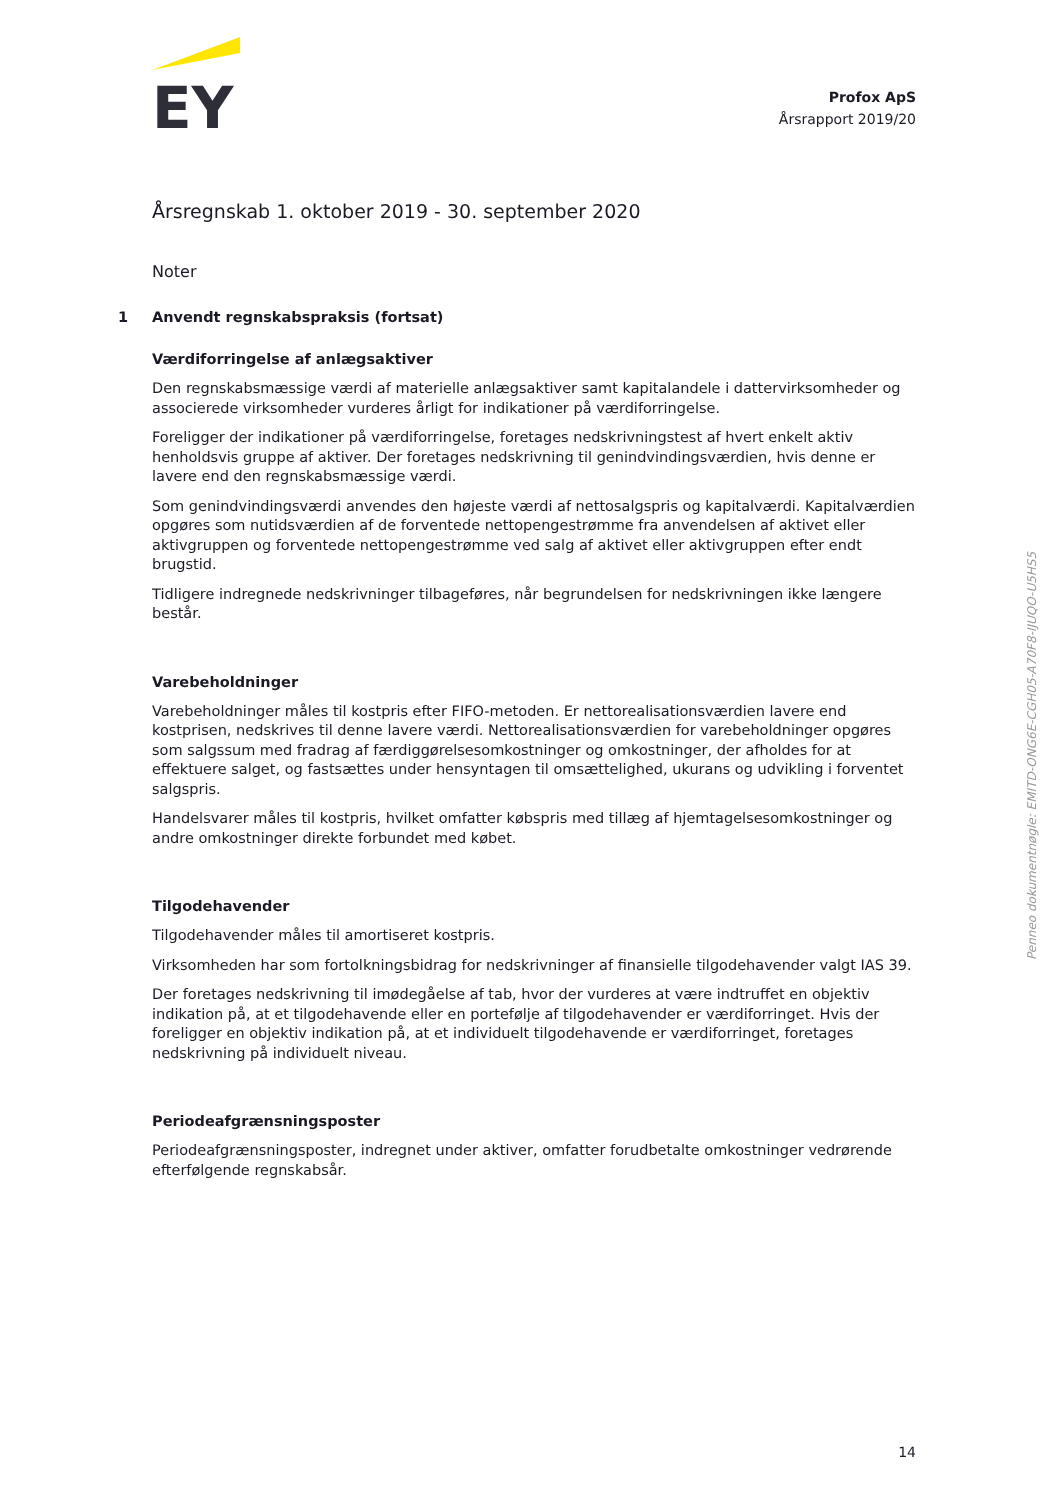EY
Profox ApS
Årsrapport 2019/20
Årsregnskab 1. oktober 2019 - 30. september 2020
Noter
1 Anvendt regnskabspraksis (fortsat)
Værdiforringelse af anlægsaktiver
Den regnskabsmæssige værdi af materielle anlægsaktiver samt kapitalandele i dattervirksomheder og associerede virksomheder vurderes årligt for indikationer på værdiforringelse.
Foreligger der indikationer på værdiforringelse, foretages nedskrivningstest af hvert enkelt aktiv henholdsvis gruppe af aktiver. Der foretages nedskrivning til genindvindingsværdien, hvis denne er lavere end den regnskabsmæssige værdi.
Som genindvindingsværdi anvendes den højeste værdi af nettosalgspris og kapitalværdi. Kapitalværdien opgøres som nutidsværdien af de forventede nettopengestrømme fra anvendelsen af aktivet eller aktivgruppen og forventede nettopengestrømme ved salg af aktivet eller aktivgruppen efter endt brugstid.
Tidligere indregnede nedskrivninger tilbageføres, når begrundelsen for nedskrivningen ikke længere består.
Varebeholdninger
Varebeholdninger måles til kostpris efter FIFO-metoden. Er nettorealisationsværdien lavere end kostprisen, nedskrives til denne lavere værdi. Nettorealisationsværdien for varebeholdninger opgøres som salgssum med fradrag af færdiggørelsesomkostninger og omkostninger, der afholdes for at effektuere salget, og fastsættes under hensyntagen til omsættelighed, ukurans og udvikling i forventet salgspris.
Handelsvarer måles til kostpris, hvilket omfatter købspris med tillæg af hjemtagelsesomkostninger og andre omkostninger direkte forbundet med købet.
Tilgodehavender
Tilgodehavender måles til amortiseret kostpris.
Virksomheden har som fortolkningsbidrag for nedskrivninger af finansielle tilgodehavender valgt IAS 39.
Der foretages nedskrivning til imødegåelse af tab, hvor der vurderes at være indtruffet en objektiv indikation på, at et tilgodehavende eller en portefølje af tilgodehavender er værdiforringet. Hvis der foreligger en objektiv indikation på, at et individuelt tilgodehavende er værdiforringet, foretages nedskrivning på individuelt niveau.
Periodeafgrænsningsposter
Periodeafgrænsningsposter, indregnet under aktiver, omfatter forudbetalte omkostninger vedrørende efterfølgende regnskabsår.
Penneo dokumentnøgle: EMITD-ONG6E-CGH05-A70F8-IJUQO-U5HS5
14